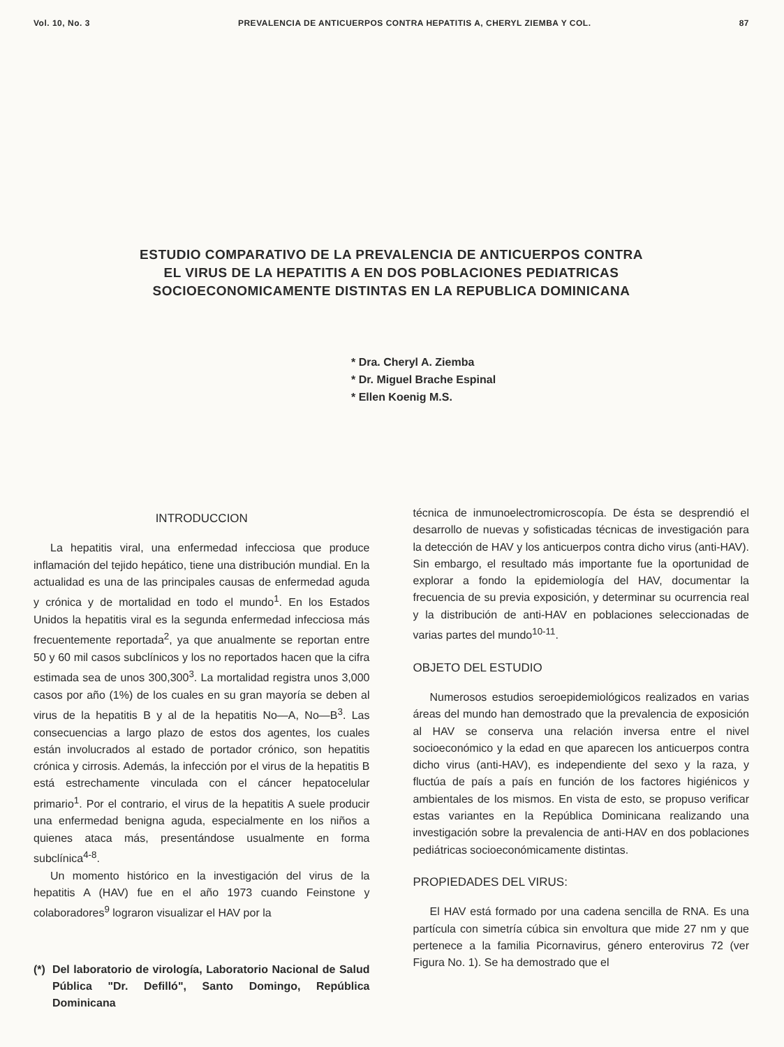Vol. 10, No. 3 PREVALENCIA DE ANTICUERPOS CONTRA HEPATITIS A, CHERYL ZIEMBA Y COL. 87
ESTUDIO COMPARATIVO DE LA PREVALENCIA DE ANTICUERPOS CONTRA
EL VIRUS DE LA HEPATITIS A EN DOS POBLACIONES PEDIATRICAS
SOCIOECONOMICAMENTE DISTINTAS EN LA REPUBLICA DOMINICANA
* Dra. Cheryl A. Ziemba
* Dr. Miguel Brache Espinal
* Ellen Koenig M.S.
INTRODUCCION
La hepatitis viral, una enfermedad infecciosa que produce inflamación del tejido hepático, tiene una distribución mundial. En la actualidad es una de las principales causas de enfermedad aguda y crónica y de mortalidad en todo el mundo<sup>1</sup>. En los Estados Unidos la hepatitis viral es la segunda enfermedad infecciosa más frecuentemente reportada<sup>2</sup>, ya que anualmente se reportan entre 50 y 60 mil casos subclínicos y los no reportados hacen que la cifra estimada sea de unos 300,300<sup>3</sup>. La mortalidad registra unos 3,000 casos por año (1%) de los cuales en su gran mayoría se deben al virus de la hepatitis B y al de la hepatitis No—A, No—B<sup>3</sup>. Las consecuencias a largo plazo de estos dos agentes, los cuales están involucrados al estado de portador crónico, son hepatitis crónica y cirrosis. Además, la infección por el virus de la hepatitis B está estrechamente vinculada con el cáncer hepatocelular primario<sup>1</sup>. Por el contrario, el virus de la hepatitis A suele producir una enfermedad benigna aguda, especialmente en los niños a quienes ataca más, presentándose usualmente en forma subclínica<sup>4-8</sup>.
Un momento histórico en la investigación del virus de la hepatitis A (HAV) fue en el año 1973 cuando Feinstone y colaboradores<sup>9</sup> lograron visualizar el HAV por la
(*) Del laboratorio de virología, Laboratorio Nacional de Salud Pública "Dr. Defilló", Santo Domingo, República Dominicana
técnica de inmunoelectromicroscopía. De ésta se desprendió el desarrollo de nuevas y sofisticadas técnicas de investigación para la detección de HAV y los anticuerpos contra dicho virus (anti-HAV). Sin embargo, el resultado más importante fue la oportunidad de explorar a fondo la epidemiología del HAV, documentar la frecuencia de su previa exposición, y determinar su ocurrencia real y la distribución de anti-HAV en poblaciones seleccionadas de varias partes del mundo<sup>10-11</sup>.
OBJETO DEL ESTUDIO
Numerosos estudios seroepidemiológicos realizados en varias áreas del mundo han demostrado que la prevalencia de exposición al HAV se conserva una relación inversa entre el nivel socioeconómico y la edad en que aparecen los anticuerpos contra dicho virus (anti-HAV), es independiente del sexo y la raza, y fluctúa de país a país en función de los factores higiénicos y ambientales de los mismos. En vista de esto, se propuso verificar estas variantes en la República Dominicana realizando una investigación sobre la prevalencia de anti-HAV en dos poblaciones pediátricas socioeconómicamente distintas.
PROPIEDADES DEL VIRUS:
El HAV está formado por una cadena sencilla de RNA. Es una partícula con simetría cúbica sin envoltura que mide 27 nm y que pertenece a la familia Picornavirus, género enterovirus 72 (ver Figura No. 1). Se ha demostrado que el